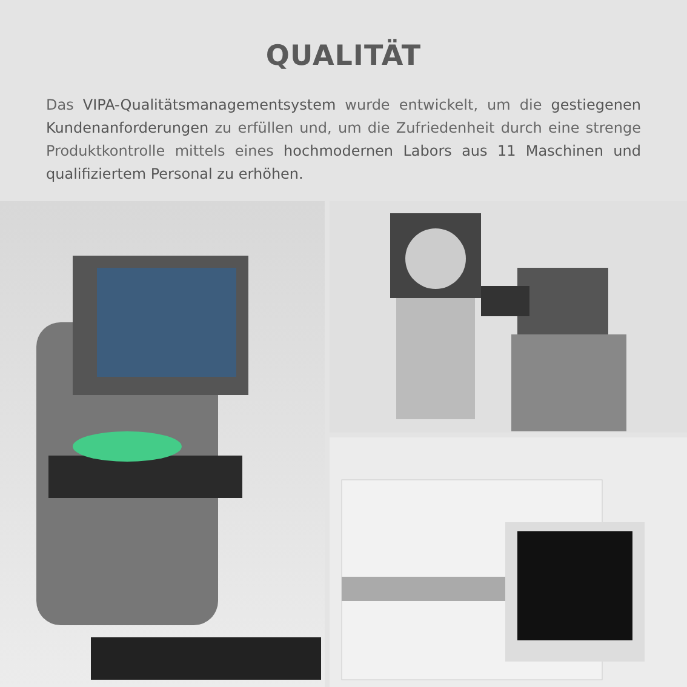QUALITÄT
Das VIPA-Qualitätsmanagementsystem wurde entwickelt, um die gestiegenen Kundenanforderungen zu erfüllen und, um die Zufriedenheit durch eine strenge Produktkontrolle mittels eines hochmodernen Labors aus 11 Maschinen und qualifiziertem Personal zu erhöhen.